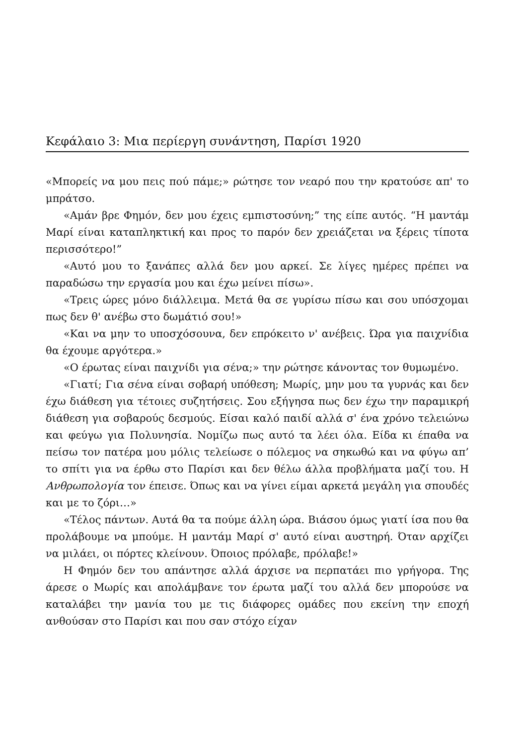Κεφάλαιο 3: Μια περίεργη συνάντηση, Παρίσι 1920
«Μπορείς να μου πεις πού πάμε;» ρώτησε τον νεαρό που την κρατούσε απ' το μπράτσο.
«Αμάν βρε Φημόν, δεν μου έχεις εμπιστοσύνη;” της είπε αυτός. “Η μαντάμ Μαρί είναι καταπληκτική και προς το παρόν δεν χρειάζεται να ξέρεις τίποτα περισσότερο!”
«Αυτό μου το ξανάπες αλλά δεν μου αρκεί. Σε λίγες ημέρες πρέπει να παραδώσω την εργασία μου και έχω μείνει πίσω».
«Τρεις ώρες μόνο διάλλειμα. Μετά θα σε γυρίσω πίσω και σου υπόσχομαι πως δεν θ' ανέβω στο δωμάτιό σου!»
«Και να μην το υποσχόσουνα, δεν επρόκειτο ν' ανέβεις. Ώρα για παιχνίδια θα έχουμε αργότερα.»
«Ο έρωτας είναι παιχνίδι για σένα;» την ρώτησε κάνοντας τον θυμωμένο.
«Γιατί; Για σένα είναι σοβαρή υπόθεση; Μωρίς, μην μου τα γυρνάς και δεν έχω διάθεση για τέτοιες συζητήσεις. Σου εξήγησα πως δεν έχω την παραμικρή διάθεση για σοβαρούς δεσμούς. Είσαι καλό παιδί αλλά σ' ένα χρόνο τελειώνω και φεύγω για Πολυνησία. Νομίζω πως αυτό τα λέει όλα. Είδα κι έπαθα να πείσω τον πατέρα μου μόλις τελείωσε ο πόλεμος να σηκωθώ και να φύγω απ’ το σπίτι για να έρθω στο Παρίσι και δεν θέλω άλλα προβλήματα μαζί του. Η Ανθρωπολογία τον έπεισε. Όπως και να γίνει είμαι αρκετά μεγάλη για σπουδές και με το ζόρι…»
«Τέλος πάντων. Αυτά θα τα πούμε άλλη ώρα. Βιάσου όμως γιατί ίσα που θα προλάβουμε να μπούμε. Η μαντάμ Μαρί σ' αυτό είναι αυστηρή. Όταν αρχίζει να μιλάει, οι πόρτες κλείνουν. Όποιος πρόλαβε, πρόλαβε!»
Η Φημόν δεν του απάντησε αλλά άρχισε να περπατάει πιο γρήγορα. Της άρεσε ο Μωρίς και απολάμβανε τον έρωτα μαζί του αλλά δεν μπορούσε να καταλάβει την μανία του με τις διάφορες ομάδες που εκείνη την εποχή ανθούσαν στο Παρίσι και που σαν στόχο είχαν